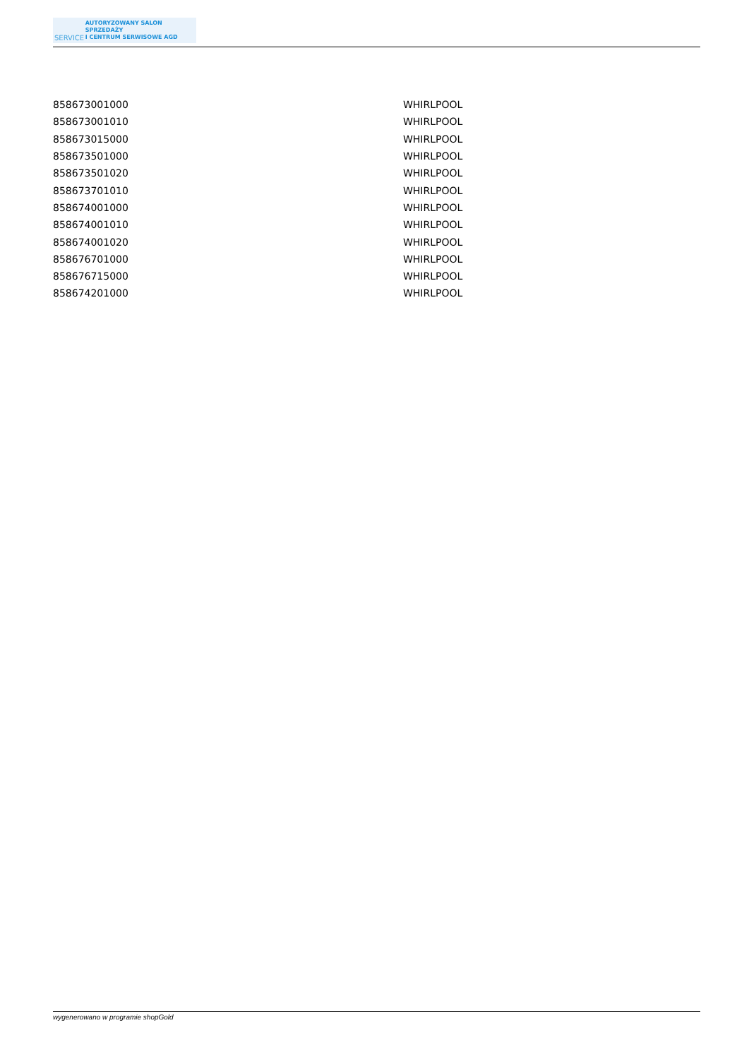SERVICE
AUTORYZOWANY SALON SPRZEDAŻY
I CENTRUM SERWISOWE AGD
| 858673001000 | WHIRLPOOL |
| 858673001010 | WHIRLPOOL |
| 858673015000 | WHIRLPOOL |
| 858673501000 | WHIRLPOOL |
| 858673501020 | WHIRLPOOL |
| 858673701010 | WHIRLPOOL |
| 858674001000 | WHIRLPOOL |
| 858674001010 | WHIRLPOOL |
| 858674001020 | WHIRLPOOL |
| 858676701000 | WHIRLPOOL |
| 858676715000 | WHIRLPOOL |
| 858674201000 | WHIRLPOOL |
wygenerowano w programie shopGold